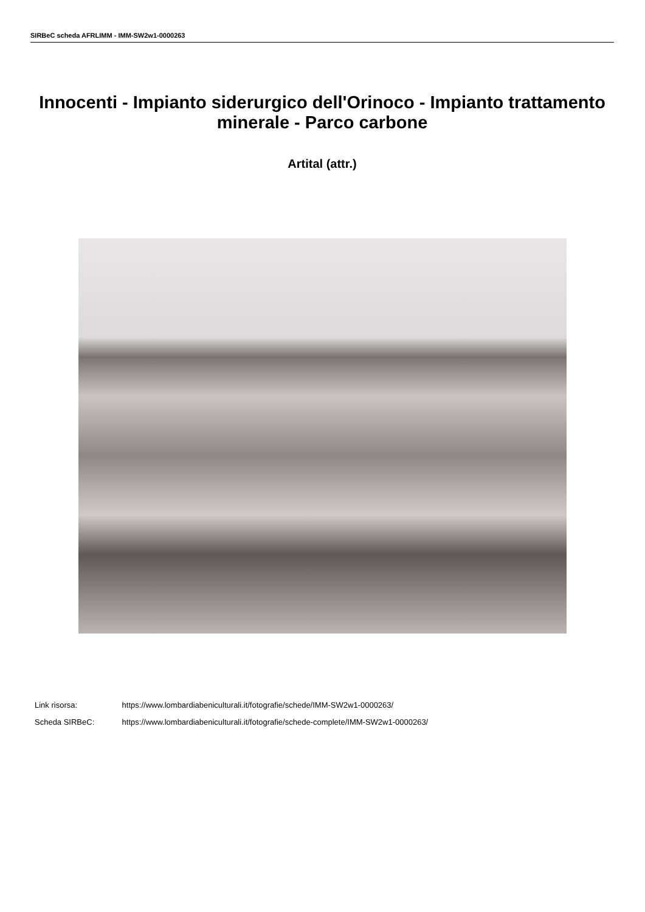SIRBeC scheda AFRLIMM - IMM-SW2w1-0000263
Innocenti - Impianto siderurgico dell'Orinoco - Impianto trattamento minerale - Parco carbone
Artital (attr.)
Link risorsa: https://www.lombardiabeniculturali.it/fotografie/schede/IMM-SW2w1-0000263/
Scheda SIRBeC: https://www.lombardiabeniculturali.it/fotografie/schede-complete/IMM-SW2w1-0000263/